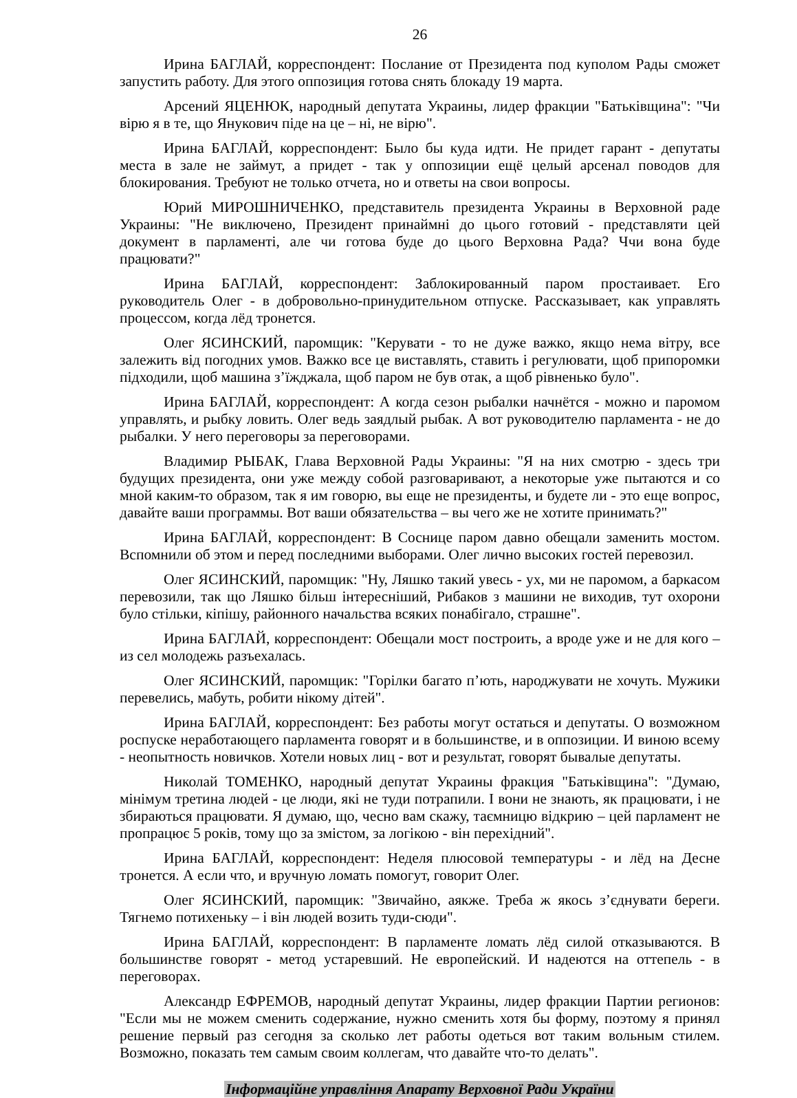26
Ирина БАГЛАЙ, корреспондент: Послание от Президента под куполом Рады сможет запустить работу. Для этого оппозиция готова снять блокаду 19 марта.
Арсений ЯЦЕНЮК, народный депутата Украины, лидер фракции "Батьківщина": "Чи вірю я в те, що Янукович піде на це – ні, не вірю".
Ирина БАГЛАЙ, корреспондент: Было бы куда идти. Не придет гарант - депутаты места в зале не займут, а придет - так у оппозиции ещё целый арсенал поводов для блокирования. Требуют не только отчета, но и ответы на свои вопросы.
Юрий МИРОШНИЧЕНКО, представитель президента Украины в Верховной раде Украины: "Не виключено, Президент принаймні до цього готовий - представляти цей документ в парламенті, але чи готова буде до цього Верховна Рада? Ччи вона буде працювати?"
Ирина БАГЛАЙ, корреспондент: Заблокированный паром простаивает. Его руководитель Олег - в добровольно-принудительном отпуске. Рассказывает, как управлять процессом, когда лёд тронется.
Олег ЯСИНСКИЙ, паромщик: "Керувати - то не дуже важко, якщо нема вітру, все залежить від погодних умов. Важко все це виставлять, ставить і регулювати, щоб припоромки підходили, щоб машина з’їжджала, щоб паром не був отак, а щоб рівненько було".
Ирина БАГЛАЙ, корреспондент: А когда сезон рыбалки начнётся - можно и паромом управлять, и рыбку ловить. Олег ведь заядлый рыбак. А вот руководителю парламента - не до рыбалки. У него переговоры за переговорами.
Владимир РЫБАК, Глава Верховной Рады Украины: "Я на них смотрю - здесь три будущих президента, они уже между собой разговаривают, а некоторые уже пытаются и со мной каким-то образом, так я им говорю, вы еще не президенты, и будете ли - это еще вопрос, давайте ваши программы. Вот ваши обязательства – вы чего же не хотите принимать?"
Ирина БАГЛАЙ, корреспондент: В Соснице паром давно обещали заменить мостом. Вспомнили об этом и перед последними выборами. Олег лично высоких гостей перевозил.
Олег ЯСИНСКИЙ, паромщик: "Ну, Ляшко такий увесь - ух, ми не паромом, а баркасом перевозили, так що Ляшко більш інтересніший, Рибаков з машини не виходив, тут охорони було стільки, кіпішу, районного начальства всяких понабігало, страшне".
Ирина БАГЛАЙ, корреспондент: Обещали мост построить, а вроде уже и не для кого – из сел молодежь разъехалась.
Олег ЯСИНСКИЙ, паромщик: "Горілки багато п’ють, народжувати не хочуть. Мужики перевелись, мабуть, робити нікому дітей".
Ирина БАГЛАЙ, корреспондент: Без работы могут остаться и депутаты. О возможном роспуске неработающего парламента говорят и в большинстве, и в оппозиции. И виною всему - неопытность новичков. Хотели новых лиц - вот и результат, говорят бывалые депутаты.
Николай ТОМЕНКО, народный депутат Украины фракция "Батьківщина": "Думаю, мінімум третина людей - це люди, які не туди потрапили. І вони не знають, як працювати, і не збираються працювати. Я думаю, що, чесно вам скажу, таємницю відкрию – цей парламент не пропрацює 5 років, тому що за змістом, за логікою - він перехідний".
Ирина БАГЛАЙ, корреспондент: Неделя плюсовой температуры - и лёд на Десне тронется. А если что, и вручную ломать помогут, говорит Олег.
Олег ЯСИНСКИЙ, паромщик: "Звичайно, аякже. Треба ж якось з’єднувати береги. Тягнемо потихеньку – і він людей возить туди-сюди".
Ирина БАГЛАЙ, корреспондент: В парламенте ломать лёд силой отказываются. В большинстве говорят - метод устаревший. Не европейский. И надеются на оттепель - в переговорах.
Александр ЕФРЕМОВ, народный депутат Украины, лидер фракции Партии регионов: "Если мы не можем сменить содержание, нужно сменить хотя бы форму, поэтому я принял решение первый раз сегодня за сколько лет работы одеться вот таким вольным стилем. Возможно, показать тем самым своим коллегам, что давайте что-то делать".
Інформаційне управління Апарату Верховної Ради України